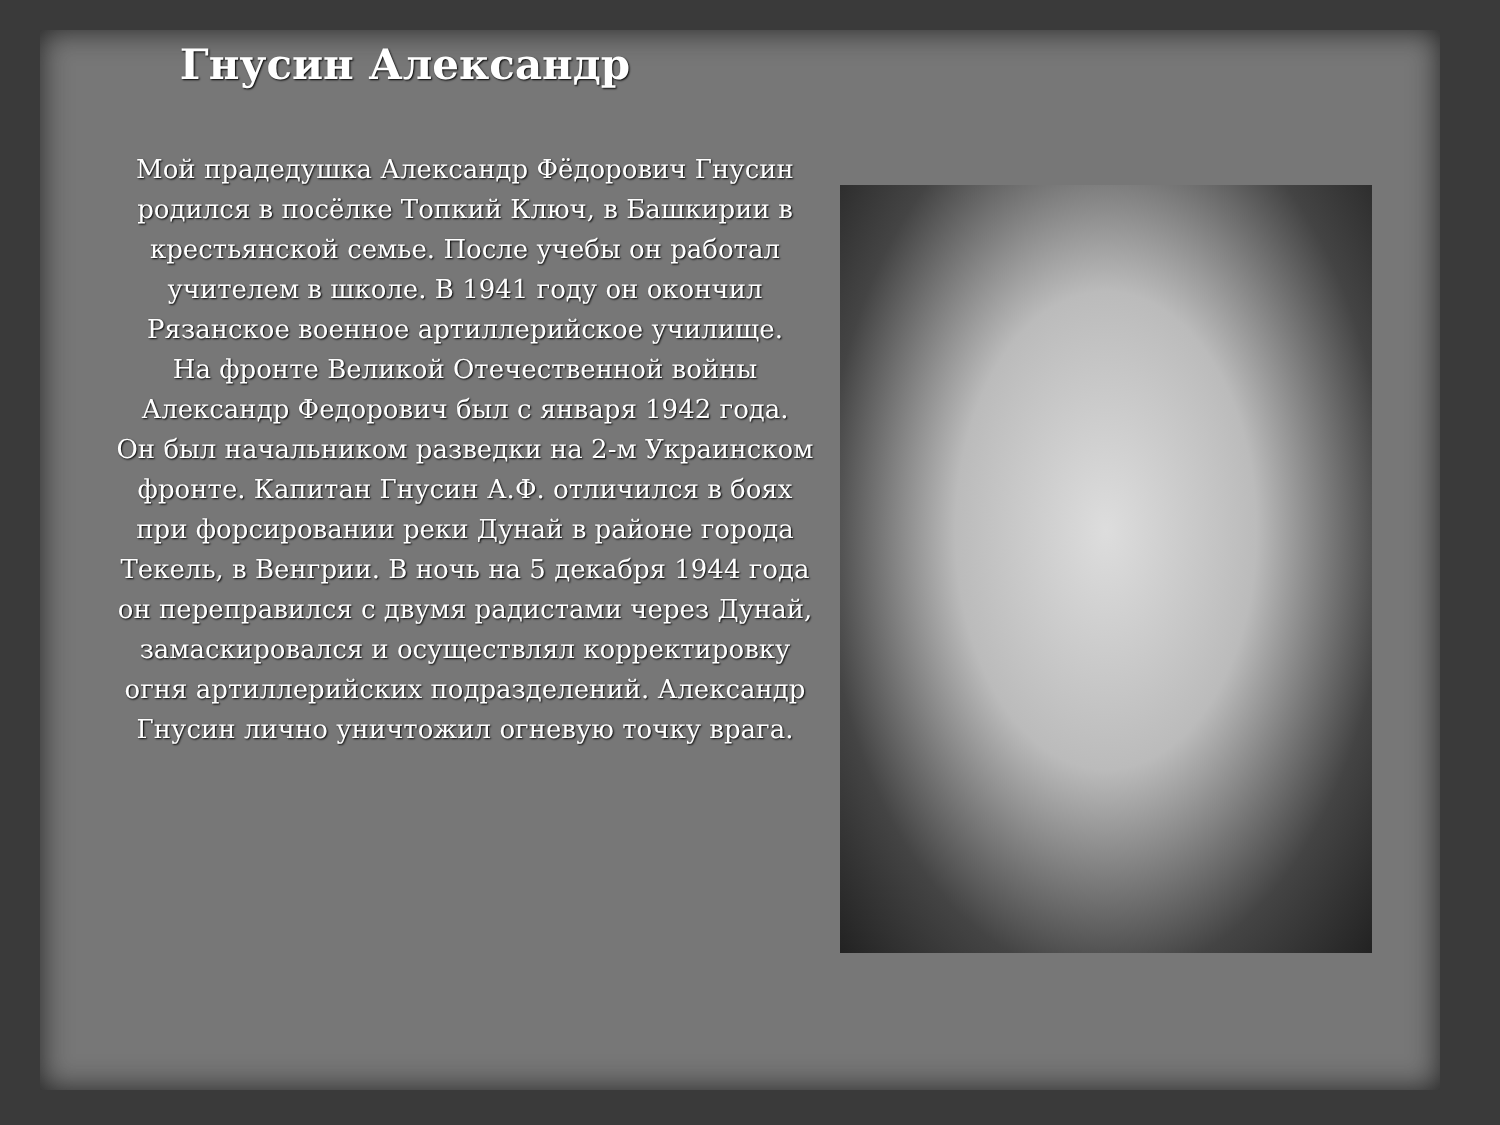Гнусин Александр
Мой прадедушка Александр Фёдорович Гнусин родился в посёлке Топкий Ключ, в Башкирии в крестьянской семье. После учебы он работал учителем в школе. В 1941 году он окончил Рязанское военное артиллерийское училище.
На фронте Великой Отечественной войны Александр Федорович был с января 1942 года.
Он был начальником разведки на 2-м Украинском фронте. Капитан Гнусин А.Ф. отличился в боях при форсировании реки Дунай в районе города Текель, в Венгрии. В ночь на 5 декабря 1944 года он переправился с двумя радистами через Дунай, замаскировался и осуществлял корректировку огня артиллерийских подразделений. Александр Гнусин лично уничтожил огневую точку врага.